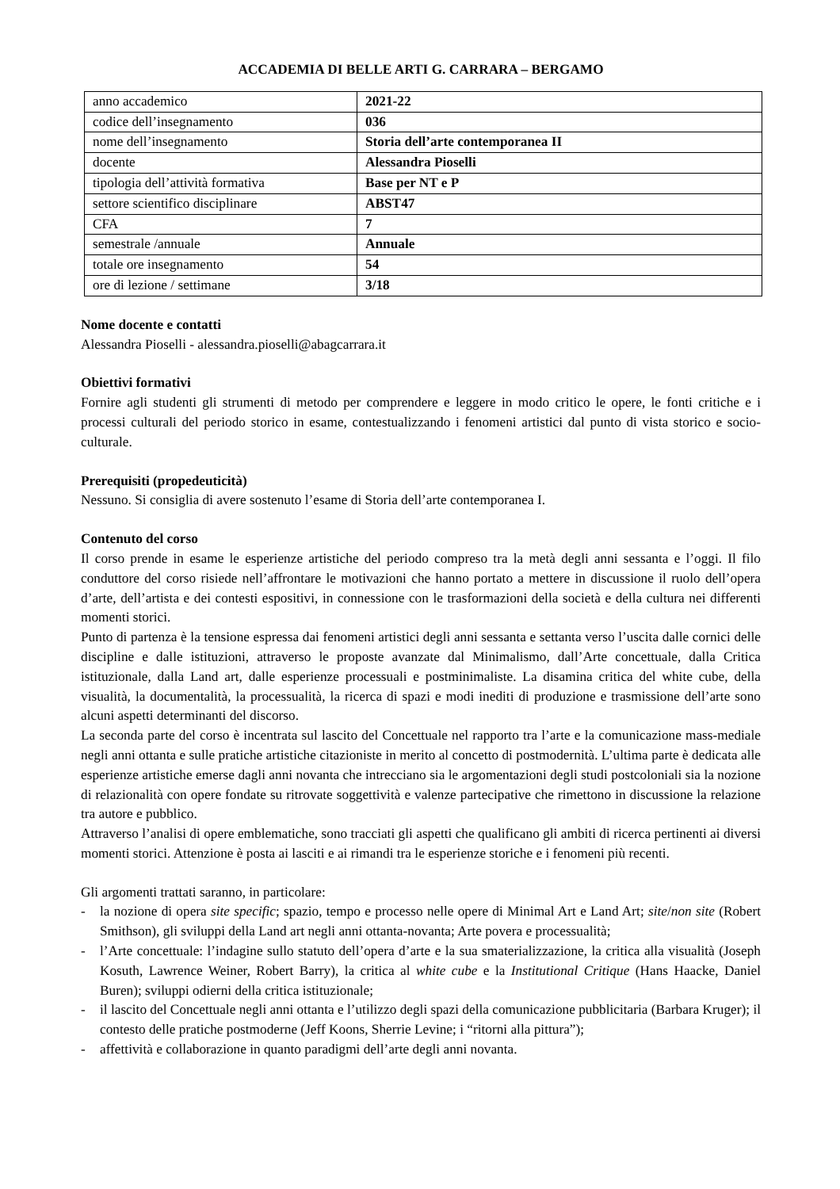ACCADEMIA DI BELLE ARTI G. CARRARA – BERGAMO
| anno accademico | 2021-22 |
| codice dell’insegnamento | 036 |
| nome dell’insegnamento | Storia dell’arte contemporanea II |
| docente | Alessandra Pioselli |
| tipologia dell’attività formativa | Base per NT e P |
| settore scientifico disciplinare | ABST47 |
| CFA | 7 |
| semestrale /annuale | Annuale |
| totale ore insegnamento | 54 |
| ore di lezione / settimane | 3/18 |
Nome docente e contatti
Alessandra Pioselli - alessandra.pioselli@abagcarrara.it
Obiettivi formativi
Fornire agli studenti gli strumenti di metodo per comprendere e leggere in modo critico le opere, le fonti critiche e i processi culturali del periodo storico in esame, contestualizzando i fenomeni artistici dal punto di vista storico e socio-culturale.
Prerequisiti (propedeuticità)
Nessuno. Si consiglia di avere sostenuto l’esame di Storia dell’arte contemporanea I.
Contenuto del corso
Il corso prende in esame le esperienze artistiche del periodo compreso tra la metà degli anni sessanta e l’oggi. Il filo conduttore del corso risiede nell’affrontare le motivazioni che hanno portato a mettere in discussione il ruolo dell’opera d’arte, dell’artista e dei contesti espositivi, in connessione con le trasformazioni della società e della cultura nei differenti momenti storici.
Punto di partenza è la tensione espressa dai fenomeni artistici degli anni sessanta e settanta verso l’uscita dalle cornici delle discipline e dalle istituzioni, attraverso le proposte avanzate dal Minimalismo, dall’Arte concettuale, dalla Critica istituzionale, dalla Land art, dalle esperienze processuali e postminimaliste. La disamina critica del white cube, della visualità, la documentalità, la processualità, la ricerca di spazi e modi inediti di produzione e trasmissione dell’arte sono alcuni aspetti determinanti del discorso.
La seconda parte del corso è incentrata sul lascito del Concettuale nel rapporto tra l’arte e la comunicazione mass-mediale negli anni ottanta e sulle pratiche artistiche citazioniste in merito al concetto di postmodernità. L’ultima parte è dedicata alle esperienze artistiche emerse dagli anni novanta che intrecciano sia le argomentazioni degli studi postcoloniali sia la nozione di relazionalità con opere fondate su ritrovate soggettività e valenze partecipative che rimettono in discussione la relazione tra autore e pubblico.
Attraverso l’analisi di opere emblematiche, sono tracciati gli aspetti che qualificano gli ambiti di ricerca pertinenti ai diversi momenti storici. Attenzione è posta ai lasciti e ai rimandi tra le esperienze storiche e i fenomeni più recenti.
Gli argomenti trattati saranno, in particolare:
- la nozione di opera site specific; spazio, tempo e processo nelle opere di Minimal Art e Land Art; site/non site (Robert Smithson), gli sviluppi della Land art negli anni ottanta-novanta; Arte povera e processualità;
- l’Arte concettuale: l’indagine sullo statuto dell’opera d’arte e la sua smaterializzazione, la critica alla visualità (Joseph Kosuth, Lawrence Weiner, Robert Barry), la critica al white cube e la Institutional Critique (Hans Haacke, Daniel Buren); sviluppi odierni della critica istituzionale;
- il lascito del Concettuale negli anni ottanta e l’utilizzo degli spazi della comunicazione pubblicitaria (Barbara Kruger); il contesto delle pratiche postmoderne (Jeff Koons, Sherrie Levine; i “ritorni alla pittura”);
- affettività e collaborazione in quanto paradigmi dell’arte degli anni novanta.